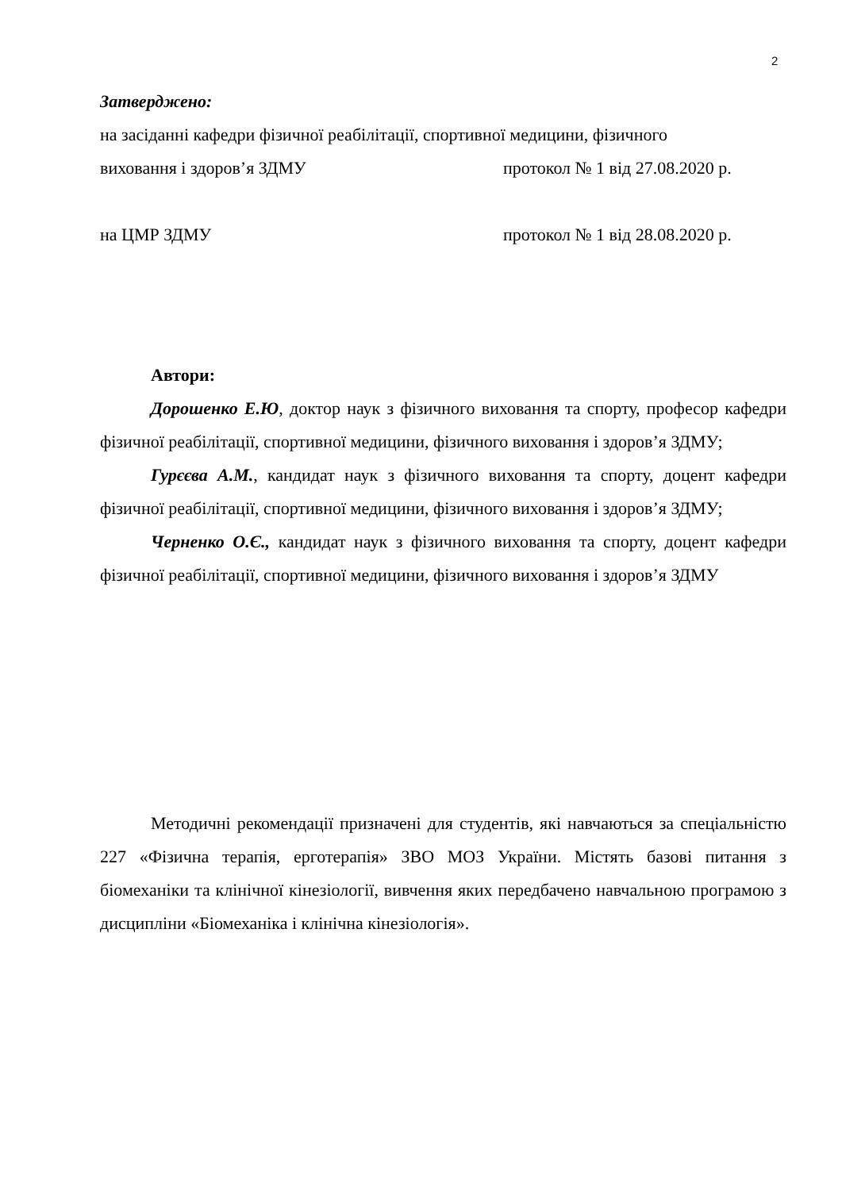2
Затверджено:
на засіданні кафедри фізичної реабілітації, спортивної медицини, фізичного
виховання і здоров’я ЗДМУ протокол № 1 від 27.08.2020 р.
на ЦМР ЗДМУ протокол № 1 від 28.08.2020 р.
Автори:
Дорошенко Е.Ю, доктор наук з фізичного виховання та спорту, професор кафедри фізичної реабілітації, спортивної медицини, фізичного виховання і здоров’я ЗДМУ;
Гурєєва А.М., кандидат наук з фізичного виховання та спорту, доцент кафедри фізичної реабілітації, спортивної медицини, фізичного виховання і здоров’я ЗДМУ;
Черненко О.Є., кандидат наук з фізичного виховання та спорту, доцент кафедри фізичної реабілітації, спортивної медицини, фізичного виховання і здоров’я ЗДМУ
Методичні рекомендації призначені для студентів, які навчаються за спеціальністю 227 «Фізична терапія, ерготерапія» ЗВО МОЗ України. Містять базові питання з біомеханіки та клінічної кінезіології, вивчення яких передбачено навчальною програмою з дисципліни «Біомеханіка і клінічна кінезіологія».